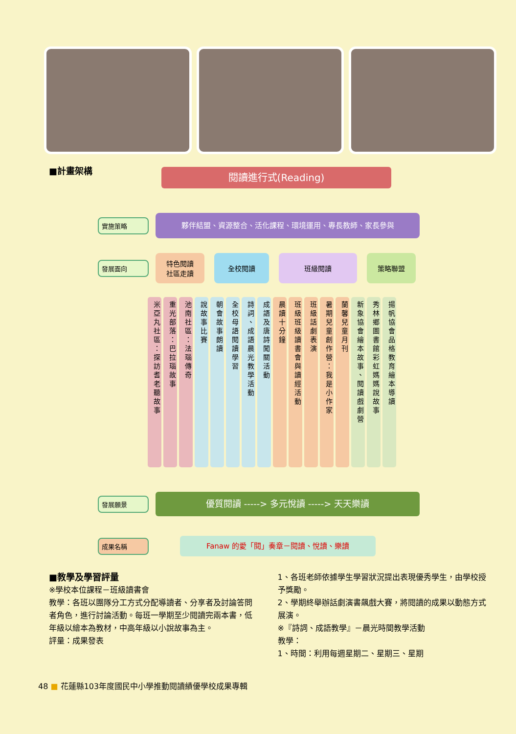■計畫架構
閱讀進行式(Reading)
實施策略
夥伴結盟、資源整合、活化課程、環境運用、專長教師、家長參與
發展面向
特色閱讀
社區走讀
全校閱讀 班級閱讀 策略聯盟
米亞丸社區：探訪耆老聽故事
重光部落：巴拉瑙故事
池南社區：法瑙傳奇
說故事比賽
朝會故事朗讀
全校母語閱讀學習
詩詞、成語晨光教學活動
成語及唐詩闖關活動
晨讀十分鐘
班級班級讀書會與讀經活動
班級話劇表演
暑期兒童創作營：我是小作家
蘭馨兒童月刊
新象協會繪本故事、閱讀戲劇營
秀林鄉圖書館彩虹媽媽說故事
揚帆協會品格教育繪本導讀
發展願景
優質閱讀 -----> 多元悅讀 -----> 天天樂讀
成果名稱
Fanaw 的愛「閱」奏章－閱讀、悅讀、樂讀
■教學及學習評量
※學校本位課程－班級讀書會
教學：各班以團隊分工方式分配導讀者、分享者及討論答問者角色，進行討論活動。每班一學期至少閱讀完兩本書，低年級以繪本為教材，中高年級以小說故事為主。
評量：成果發表
1、各班老師依據學生學習狀況提出表現優秀學生，由學校授予獎勵。
2、學期終舉辦話劇演書飆戲大賽，將閱讀的成果以動態方式展演。
※『詩詞、成語教學』－晨光時間教學活動
教學：
1、時間：利用每週星期二、星期三、星期
48 ■ 花蓮縣103年度國民中小學推動閱讀績優學校成果專輯